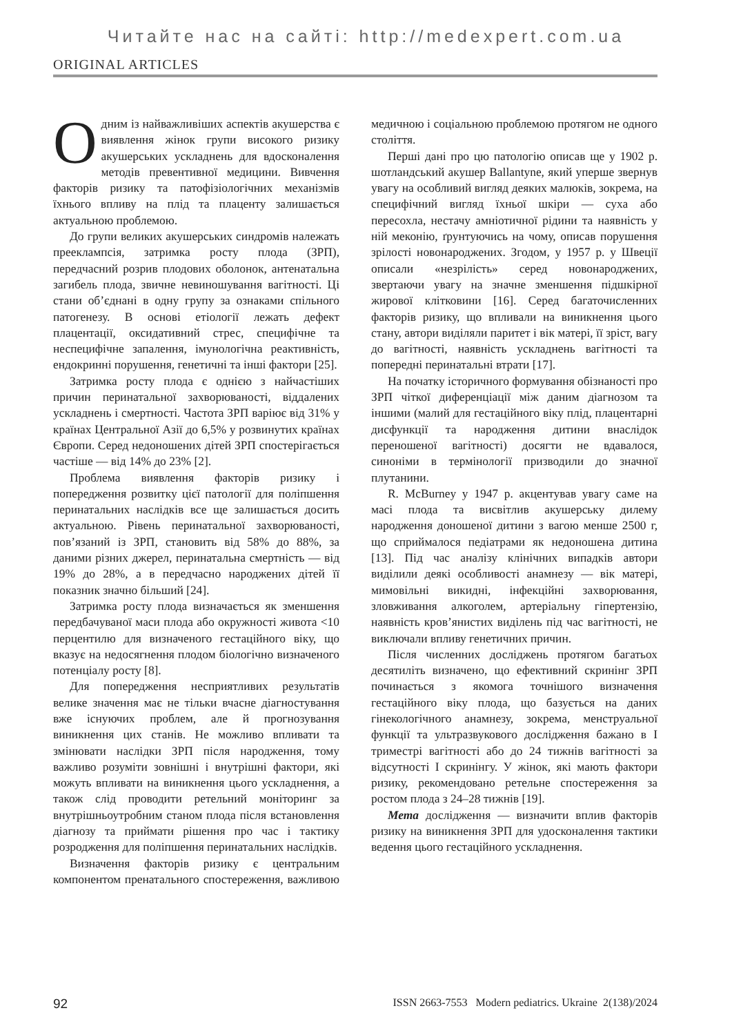Читайте нас на сайті: http://medexpert.com.ua
ORIGINAL ARTICLES
Одним із найважливіших аспектів акушерства є виявлення жінок групи високого ризику акушерських ускладнень для вдосконалення методів превентивної медицини. Вивчення факторів ризику та патофізіологічних механізмів їхнього впливу на плід та плаценту залишається актуальною проблемою.
До групи великих акушерських синдромів належать прееклампсія, затримка росту плода (ЗРП), передчасний розрив плодових оболонок, антенатальна загибель плода, звичне невиношування вагітності. Ці стани об’єднані в одну групу за ознаками спільного патогенезу. В основі етіології лежать дефект плацентації, оксидативний стрес, специфічне та неспецифічне запалення, імунологічна реактивність, ендокринні порушення, генетичні та інші фактори [25].
Затримка росту плода є однією з найчастіших причин перинатальної захворюваності, віддалених ускладнень і смертності. Частота ЗРП варіює від 31% у країнах Центральної Азії до 6,5% у розвинутих країнах Європи. Серед недоношених дітей ЗРП спостерігається частіше — від 14% до 23% [2].
Проблема виявлення факторів ризику і попередження розвитку цієї патології для поліпшення перинатальних наслідків все ще залишається досить актуальною. Рівень перинатальної захворюваності, пов’язаний із ЗРП, становить від 58% до 88%, за даними різних джерел, перинатальна смертність — від 19% до 28%, а в передчасно народжених дітей її показник значно більший [24].
Затримка росту плода визначається як зменшення передбачуваної маси плода або окружності живота <10 перцентилю для визначеного гестаційного віку, що вказує на недосягнення плодом біологічно визначеного потенціалу росту [8].
Для попередження несприятливих результатів велике значення має не тільки вчасне діагностування вже існуючих проблем, але й прогнозування виникнення цих станів. Не можливо впливати та змінювати наслідки ЗРП після народження, тому важливо розуміти зовнішні і внутрішні фактори, які можуть впливати на виникнення цього ускладнення, а також слід проводити ретельний моніторинг за внутрішньоутробним станом плода після встановлення діагнозу та приймати рішення про час і тактику розродження для поліпшення перинатальних наслідків.
Визначення факторів ризику є центральним компонентом пренатального спостереження, важливою медичною і соціальною проблемою протягом не одного століття.
Перші дані про цю патологію описав ще у 1902 р. шотландський акушер Ballantyne, який уперше звернув увагу на особливий вигляд деяких малюків, зокрема, на специфічний вигляд їхньої шкіри — суха або пересохла, нестачу амніотичної рідини та наявність у ній меконію, ґрунтуючись на чому, описав порушення зрілості новонароджених. Згодом, у 1957 р. у Швеції описали «незрілість» серед новонароджених, звертаючи увагу на значне зменшення підшкірної жирової клітковини [16]. Серед багаточисленних факторів ризику, що впливали на виникнення цього стану, автори виділяли паритет і вік матері, її зріст, вагу до вагітності, наявність ускладнень вагітності та попередні перинатальні втрати [17].
На початку історичного формування обізнаності про ЗРП чіткої диференціації між даним діагнозом та іншими (малий для гестаційного віку плід, плацентарні дисфункції та народження дитини внаслідок переношеної вагітності) досягти не вдавалося, синоніми в термінології призводили до значної плутанини.
R. McBurney у 1947 р. акцентував увагу саме на масі плода та висвітлив акушерську дилему народження доношеної дитини з вагою менше 2500 г, що сприймалося педіатрами як недоношена дитина [13]. Під час аналізу клінічних випадків автори виділили деякі особливості анамнезу — вік матері, мимовільні викидні, інфекційні захворювання, зловживання алкоголем, артеріальну гіпертензію, наявність кров’янистих виділень під час вагітності, не виключали впливу генетичних причин.
Після численних досліджень протягом багатьох десятиліть визначено, що ефективний скринінг ЗРП починається з якомога точнішого визначення гестаційного віку плода, що базується на даних гінекологічного анамнезу, зокрема, менструальної функції та ультразвукового дослідження бажано в І триместрі вагітності або до 24 тижнів вагітності за відсутності І скринінгу. У жінок, які мають фактори ризику, рекомендовано ретельне спостереження за ростом плода з 24–28 тижнів [19].
Мета дослідження — визначити вплив факторів ризику на виникнення ЗРП для удосконалення тактики ведення цього гестаційного ускладнення.
92 ISSN 2663-7553 Modern pediatrics. Ukraine 2(138)/2024